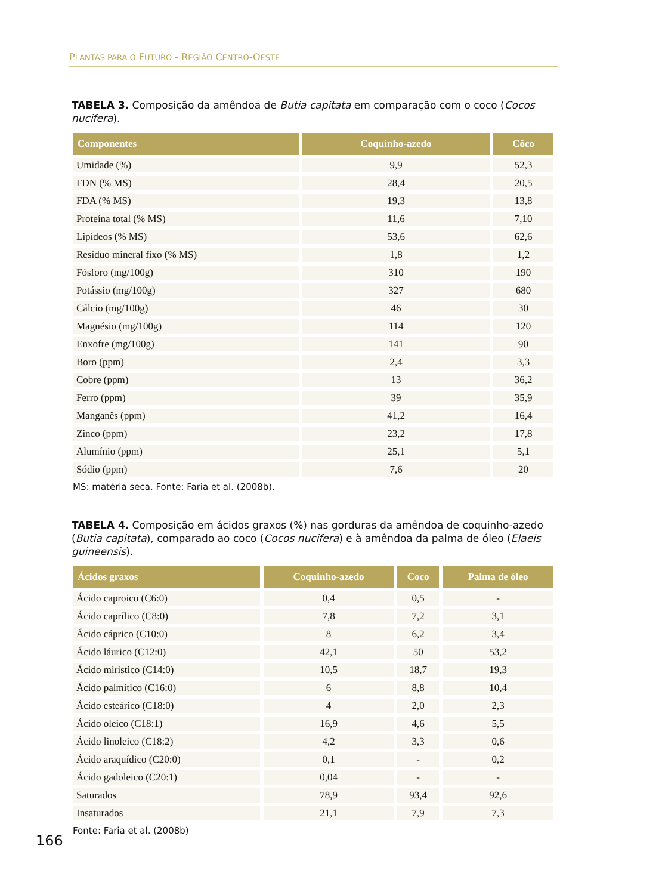PLANTAS PARA O FUTURO - REGIÃO CENTRO-OESTE
TABELA 3. Composição da amêndoa de Butia capitata em comparação com o coco (Cocos nucifera).
| Componentes | Coquinho-azedo | Côco |
| --- | --- | --- |
| Umidade (%) | 9,9 | 52,3 |
| FDN (% MS) | 28,4 | 20,5 |
| FDA (% MS) | 19,3 | 13,8 |
| Proteína total (% MS) | 11,6 | 7,10 |
| Lipídeos (% MS) | 53,6 | 62,6 |
| Resíduo mineral fixo (% MS) | 1,8 | 1,2 |
| Fósforo (mg/100g) | 310 | 190 |
| Potássio (mg/100g) | 327 | 680 |
| Cálcio (mg/100g) | 46 | 30 |
| Magnésio (mg/100g) | 114 | 120 |
| Enxofre (mg/100g) | 141 | 90 |
| Boro (ppm) | 2,4 | 3,3 |
| Cobre (ppm) | 13 | 36,2 |
| Ferro (ppm) | 39 | 35,9 |
| Manganês (ppm) | 41,2 | 16,4 |
| Zinco (ppm) | 23,2 | 17,8 |
| Alumínio (ppm) | 25,1 | 5,1 |
| Sódio (ppm) | 7,6 | 20 |
MS: matéria seca. Fonte: Faria et al. (2008b).
TABELA 4. Composição em ácidos graxos (%) nas gorduras da amêndoa de coquinho-azedo (Butia capitata), comparado ao coco (Cocos nucifera) e à amêndoa da palma de óleo (Elaeis guineensis).
| Ácidos graxos | Coquinho-azedo | Coco | Palma de óleo |
| --- | --- | --- | --- |
| Ácido caproico (C6:0) | 0,4 | 0,5 | - |
| Ácido caprílico (C8:0) | 7,8 | 7,2 | 3,1 |
| Ácido cáprico (C10:0) | 8 | 6,2 | 3,4 |
| Ácido láurico (C12:0) | 42,1 | 50 | 53,2 |
| Ácido miristico (C14:0) | 10,5 | 18,7 | 19,3 |
| Ácido palmítico (C16:0) | 6 | 8,8 | 10,4 |
| Ácido esteárico (C18:0) | 4 | 2,0 | 2,3 |
| Ácido oleico (C18:1) | 16,9 | 4,6 | 5,5 |
| Ácido linoleico (C18:2) | 4,2 | 3,3 | 0,6 |
| Ácido araquídico (C20:0) | 0,1 | - | 0,2 |
| Ácido gadoleico (C20:1) | 0,04 | - | - |
| Saturados | 78,9 | 93,4 | 92,6 |
| Insaturados | 21,1 | 7,9 | 7,3 |
Fonte: Faria et al. (2008b)
166